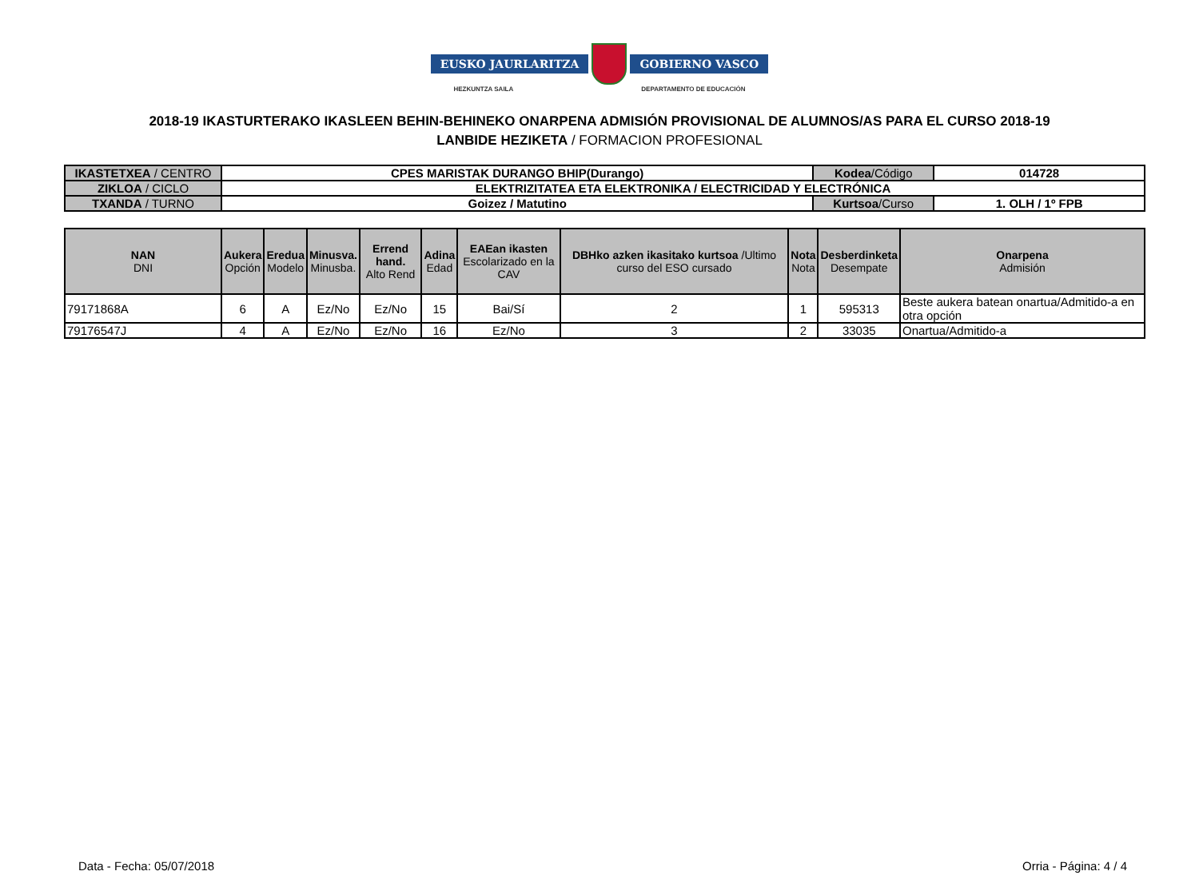EUSKO JAURLARITZA GOBIERNO VASCO
HEZKUNTZA SAILA DEPARTAMENTO DE EDUCACIÓN
2018-19 IKASTURTERAKO IKASLEEN BEHIN-BEHINEKO ONARPENA ADMISIÓN PROVISIONAL DE ALUMNOS/AS PARA EL CURSO 2018-19
LANBIDE HEZIKETA / FORMACION PROFESIONAL
| IKASTETXEA / CENTRO | CPES MARISTAK DURANGO BHIP(Durango) | Kodea /Código | 014728 |
| ZIKLOA / CICLO | ELEKTRIZITATEA ETA ELEKTRONIKA / ELECTRICIDAD Y ELECTRÓNICA | | |
| TXANDA / TURNO | Goizez / Matutino | Kurtsoa /Curso | 1. OLH / 1º FPB |
| NAN DNI | Aukera Opción | Eredua Modelo | Minusva. Minusba. | Errend hand. Alto Rend | Adina Edad | EAEan ikasten Escolarizado en la CAV | DBHko azken ikasitako kurtsoa /Ultimo curso del ESO cursado | Nota Nota | Desberdinketa Desempate | Onarpena Admisión |
| --- | --- | --- | --- | --- | --- | --- | --- | --- | --- | --- |
| 79171868A | 6 | A | Ez/No | Ez/No | 15 | Bai/Sí | 2 | 1 | 595313 | Beste aukera batean onartua/Admitido-a en otra opción |
| 79176547J | 4 | A | Ez/No | Ez/No | 16 | Ez/No | 3 | 2 | 33035 | Onartua/Admitido-a |
Data - Fecha: 05/07/2018 Orria - Página: 4 / 4